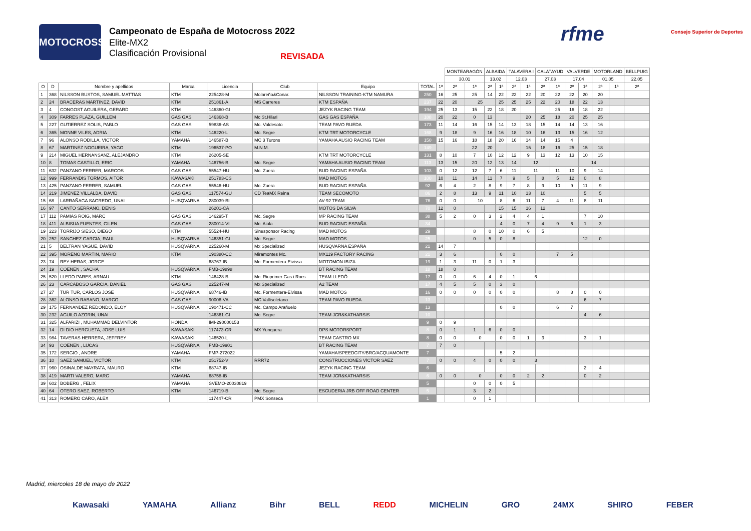MOTOCROSS
Campeonato de España de Motocross 2022
Elite-MX2
Clasificación Provisional
REVISADA
rfme Consejo Superior de Deportes
| | | | | | | | | | MONTEARAGÓN | | ALBAIDA | | TALAVERA I | | CALATAYUD | | VALVERDE | | MOTORLAND | | BELLPUIG |
| --- | --- | --- | --- | --- | --- | --- | --- | --- | --- | --- | --- | --- | --- | --- | --- | --- | --- | --- | --- | --- | --- |
| | | | | | | | | | 30.01 | | 13.02 | | 12.03 | | 27.03 | | 17.04 | | 01.05 | | 22.05 |
| O | D | Nombre y apellidos | Marca | Licencia | Club | Equipo | TOTAL | 1ª | 2ª | 1ª | 2ª | 1ª | 2ª | 1ª | 2ª | 1ª | 2ª | 1ª | 2ª | 1ª | 2ª |
| 1 | 368 | NILSSON BUSTOS, SAMUEL MATTIAS | KTM | 225428-M | Molareño&Conar. | NILSSON TRAINING-KTM NAMURA | 250 | 16 | 25 | 25 | 14 | 22 | 22 | 22 | 20 | 22 | 22 | 20 | 20 | | |
| 2 | 24 | BRACERAS MARTINEZ, DAVID | KTM | 251861-A | MS Carreres | KTM ESPAÑA | 237 | 22 | 20 | 25 | | 25 | 25 | 25 | 22 | 20 | 18 | 22 | 13 | | |
| 3 | 4 | CONGOST AGUILERA, GERARD | KTM | 146360-GI | | JEZYK RACING TEAM | 194 | 25 | 13 | 15 | 22 | 18 | 20 | | | 25 | 16 | 18 | 22 | | |
| 4 | 309 | FARRES PLAZA, GUILLEM | GAS GAS | 146368-B | Mc St.Hilari | GAS GAS ESPAÑA | 188 | 20 | 22 | 0 | 13 | | | 20 | 25 | 18 | 20 | 25 | 25 | | |
| 5 | 227 | GUTIERREZ SOLIS, PABLO | GAS GAS | 59836-AS | Mc. Valdesoto | TEAM PAVO RUEDA | 173 | 11 | 14 | 16 | 15 | 14 | 13 | 18 | 15 | 14 | 14 | 13 | 16 | | |
| 6 | 365 | MONNE VILES, ADRIA | KTM | 146220-L | Mc. Segre | KTM TRT MOTORCYCLE | 168 | 9 | 18 | 9 | 16 | 16 | 18 | 10 | 16 | 13 | 15 | 16 | 12 | | |
| 7 | 96 | ALONSO RODILLA, VICTOR | YAMAHA | 146587-B | MC 3 Turons | YAMAHA AUSIO RACING TEAM | 150 | 15 | 16 | 18 | 18 | 20 | 16 | 14 | 14 | 15 | 4 | | | | |
| 8 | 67 | MARTINEZ NOGUEIRA, YAGO | KTM | 196537-PO | M.N.M. | | 149 | | | 22 | 20 | | | 15 | 18 | 16 | 25 | 15 | 18 | | |
| 9 | 214 | MIGUEL HERNANSANZ, ALEJANDRO | KTM | 26205-SE | | KTM TRT MOTORCYCLE | 131 | 8 | 10 | 7 | 10 | 12 | 12 | 9 | 13 | 12 | 13 | 10 | 15 | | |
| 10 | 8 | TOMAS CASTILLO, ERIC | YAMAHA | 146756-B | Mc. Segre | YAMAHA AUSIO RACING TEAM | 113 | 13 | 15 | 20 | 12 | 13 | 14 | 12 | | | | 14 | | | |
| 11 | 632 | PANZANO FERRER, MARCOS | GAS GAS | 55547-HU | Mc. Zuera | BUD RACING ESPAÑA | 103 | 0 | 12 | 12 | 7 | 6 | 11 | 11 | | 11 | 10 | 9 | 14 | | |
| 12 | 999 | FERRANDIS TORMOS, AITOR | KAWASAKI | 251783-CS | | MAD MOTOS | 100 | 10 | 11 | 14 | 11 | 7 | 9 | 5 | 8 | 5 | 12 | 0 | 8 | | |
| 13 | 425 | PANZANO FERRER, SAMUEL | GAS GAS | 55546-HU | Mc. Zuera | BUD RACING ESPAÑA | 92 | 6 | 4 | 2 | 8 | 9 | 7 | 8 | 9 | 10 | 9 | 11 | 9 | | |
| 14 | 219 | JIMENEZ VILLALBA, DAVID | GAS GAS | 117574-GU | CD TeaMX Reina | TEAM SECOMOTO | 86 | 2 | 8 | 13 | 9 | 11 | 10 | 13 | 10 | | | 5 | 5 | | |
| 15 | 68 | LARRAÑAGA SAGREDO, UNAI | HUSQVARNA | 280039-BI | | AV-92 TEAM | 76 | 0 | 0 | 10 | | 8 | 6 | 11 | 7 | 4 | 11 | 8 | 11 | | |
| 16 | 97 | CANTO SERRANO, DENIS | | 26201-CA | | MOTOS DA SILVA | 70 | 12 | 0 | | | 15 | 15 | 16 | 12 | | | | | | |
| 17 | 112 | PAMIAS ROIG, MARC | GAS GAS | 146295-T | Mc. Segre | MP RACING TEAM | 38 | 5 | 2 | 0 | 3 | 2 | 4 | 4 | 1 | | | 7 | 10 | | |
| 18 | 411 | ALBISUA FUENTES, GILEN | GAS GAS | 280014-VI | Mc. Aiala | BUD RACING ESPAÑA | 34 | | | | | 4 | 0 | 7 | 4 | 9 | 6 | 1 | 3 | | |
| 19 | 223 | TORRIJO SIESO, DIEGO | KTM | 55524-HU | Sinesponsor Racing | MAD MOTOS | 29 | | | 8 | 0 | 10 | 0 | 6 | 5 | | | | | | |
| 20 | 252 | SANCHEZ GARCIA, RAUL | HUSQVARNA | 146351-GI | Mc. Segre | MAD MOTOS | 25 | | | 0 | 5 | 0 | 8 | | | | | 12 | 0 | | |
| 21 | 5 | BELTRAN YAGUE, DAVID | HUSQVARNA | 225260-M | Mx Specialized | HUSQVARNA ESPAÑA | 21 | 14 | 7 | | | | | | | | | | | | |
| 22 | 395 | MORENO MARTIN, MARIO | KTM | 190380-CC | Miramontes Mc. | MX119 FACTORY RACING | 21 | 3 | 6 | | | 0 | 0 | | | 7 | 5 | | | | |
| 23 | 74 | REY HERAS, JORGE | | 68767-IB | Mc. Formentera-Eivissa | MOTOMON IBIZA | 19 | 1 | 3 | 11 | 0 | 1 | 3 | | | | | | | | |
| 24 | 19 | COENEN , SACHA | HUSQVARNA | FMB-19898 | | BT RACING TEAM | 18 | 18 | 0 | | | | | | | | | | | | |
| 25 | 520 | LLEDO PARES, ARNAU | KTM | 146428-B | Mc. Riuprimer Gas i Rocs | TEAM LLEDÓ | 17 | 0 | 0 | 6 | 4 | 0 | 1 | 6 | | | | | | | |
| 26 | 23 | CARCABOSO GARCIA, DANIEL | GAS GAS | 225247-M | Mx Specialized | A2 TEAM | 17 | 4 | 5 | 5 | 0 | 3 | 0 | | | | | | | | |
| 27 | 27 | TUR TUR, CARLOS JOSE | HUSQVARNA | 68746-IB | Mc. Formentera-Eivissa | MAD MOTOS | 16 | 0 | 0 | 0 | 0 | 0 | 0 | | | 8 | 8 | 0 | 0 | | |
| 28 | 362 | ALONSO RABANO, MARCO | GAS GAS | 90006-VA | MC Vallisoletano | TEAM PAVO RUEDA | 13 | | | | | | | | | | | 6 | 7 | | |
| 29 | 175 | FERNANDEZ REDONDO, ELOY | HUSQVARNA | 190471-CC | Mc. Campo Arañuelo | | 13 | | | | | 0 | 0 | | | 6 | 7 | | | | |
| 30 | 232 | AGUILO AZORIN, UNAI | | 146361-GI | Mc. Segre | TEAM JCR&KATHARSIS | 10 | | | | | | | | | | | 4 | 6 | | |
| 31 | 325 | ALFARIZI , MUHAMMAD DELVINTOR | HONDA | IMI-290000153 | | | 9 | 0 | 9 | | | | | | | | | | | | |
| 32 | 14 | DI DIO HERGUETA, JOSE LUIS | KAWASAKI | 117473-CR | MX Yunquera | DPS MOTORSPORT | 8 | 0 | 1 | 1 | 6 | 0 | 0 | | | | | | | | |
| 33 | 984 | TAVERAS HERRERA, JEFFREY | KAWASAKI | 146520-L | | TEAM CASTRO MX | 8 | 0 | 0 | 0 | | 0 | 0 | 1 | 3 | | | 3 | 1 | | |
| 34 | 93 | COENEN , LUCAS | HUSQVARNA | FMB-19901 | | BT RACING TEAM | 7 | 7 | 0 | | | | | | | | | | | | |
| 35 | 172 | SERGIO , ANDRE | YAMAHA | FMP-272022 | | YAMAHA/SPEEDCITY/BRC/ACQUAMONTE | 7 | | | | | 5 | 2 | | | | | | | | |
| 36 | 10 | SAEZ SAMUEL, VICTOR | KTM | 251752-V | RRR72 | CONSTRUCCIONES VÍCTOR SÁEZ | 7 | 0 | 0 | 4 | 0 | 0 | 0 | 3 | | | | | | | |
| 37 | 960 | OSINALDE MAYRATA, MAURO | KTM | 68747-IB | | JEZYK RACING TEAM | 6 | | | | | | | | | | | 2 | 4 | | |
| 38 | 419 | MARTI VALERO, MARC | YAMAHA | 68758-IB | | TEAM JCR&KATHARSIS | 6 | 0 | 0 | 0 | | 0 | 0 | 2 | 2 | | | 0 | 2 | | |
| 39 | 602 | BOBERG , FELIX | YAMAHA | SVEMO-20030819 | | | 5 | | | 0 | 0 | 0 | 5 | | | | | | | | |
| 40 | 64 | OTERO SAEZ, ROBERTO | KTM | 146719-B | Mc. Segre | ESCUDERIA JRB OFF ROAD CENTER | 5 | | | 3 | 2 | | | | | | | | | | |
| 41 | 313 | ROMERO CARO, ALEX | | 117447-CR | PMX Sonseca | | 1 | | | 0 | 1 | | | | | | | | | | |
Madrid, miercoles 18 de mayo de 2022
Kawasaki YAMAHA Allianz Bihr BELL REDD MICHELIN GRO 24MX SHIRO FEBER